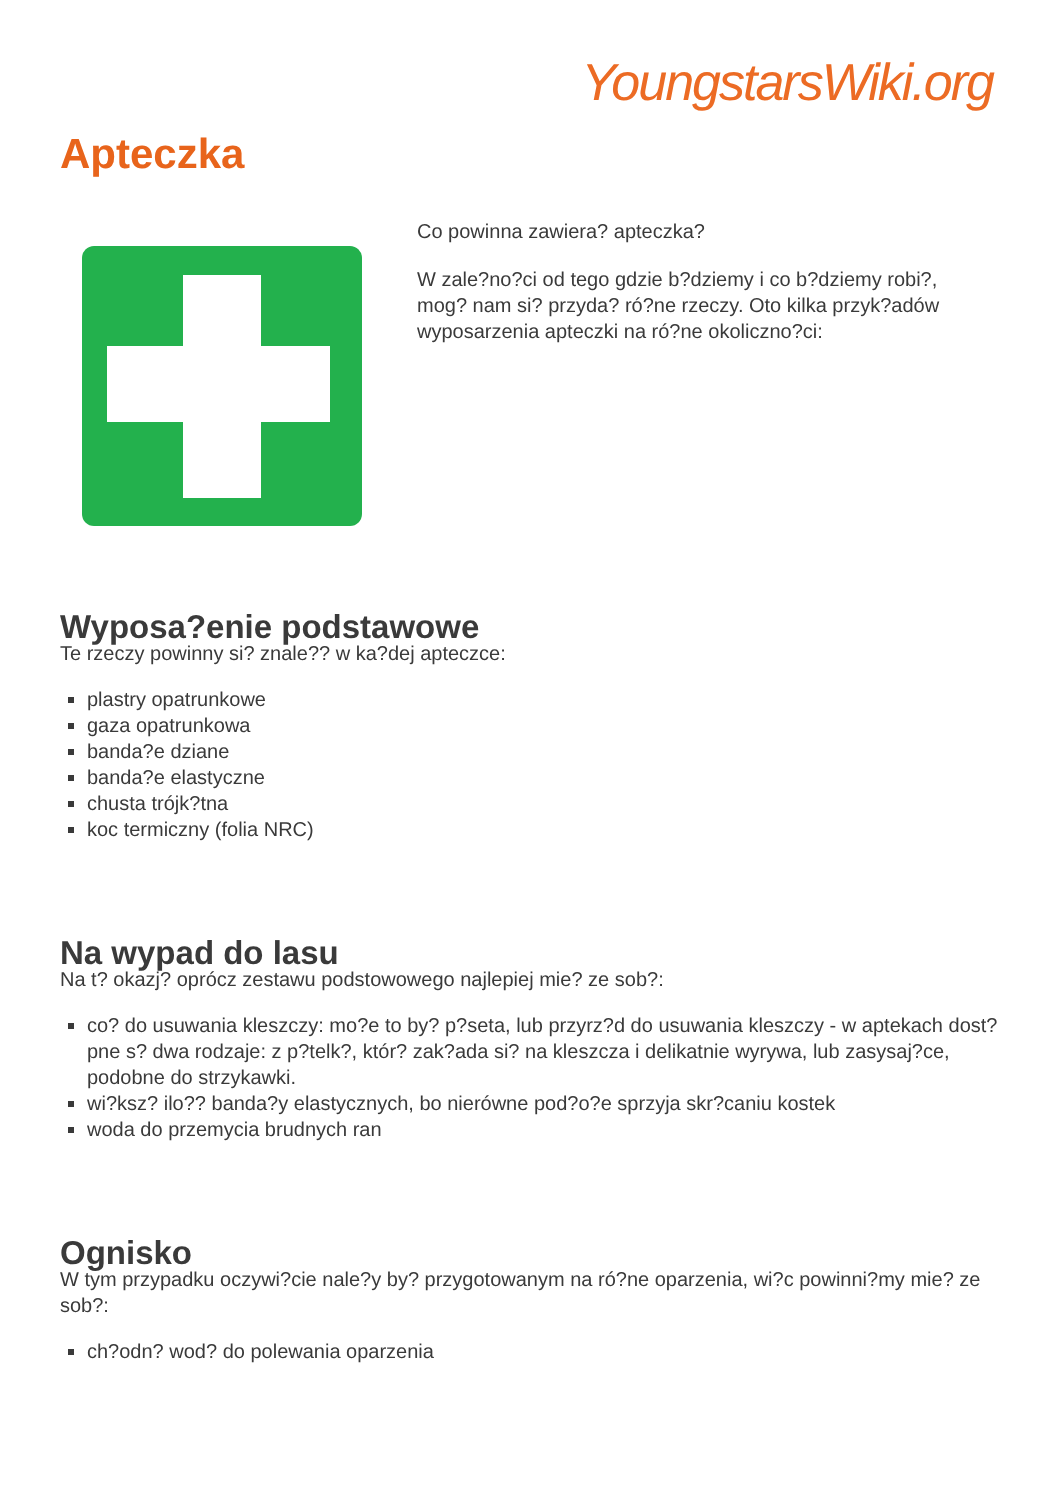YoungstarsWiki.org
Apteczka
Co powinna zawiera? apteczka?
W zale?no?ci od tego gdzie b?dziemy i co b?dziemy robi?, mog? nam si? przyda? ró?ne rzeczy. Oto kilka przyk?adów wyposarzenia apteczki na ró?ne okoliczno?ci:
Wyposa?enie podstawowe
Te rzeczy powinny si? znale?? w ka?dej apteczce:
plastry opatrunkowe
gaza opatrunkowa
banda?e dziane
banda?e elastyczne
chusta trójk?tna
koc termiczny (folia NRC)
Na wypad do lasu
Na t? okazj? oprócz zestawu podstowowego najlepiej mie? ze sob?:
co? do usuwania kleszczy: mo?e to by? p?seta, lub przyrz?d do usuwania kleszczy - w aptekach dost?pne s? dwa rodzaje: z p?telk?, któr? zak?ada si? na kleszcza i delikatnie wyrywa, lub zasysaj?ce, podobne do strzykawki.
wi?ksz? ilo?? banda?y elastycznych, bo nierówne pod?o?e sprzyja skr?caniu kostek
woda do przemycia brudnych ran
Ognisko
W tym przypadku oczywi?cie nale?y by? przygotowanym na ró?ne oparzenia, wi?c powinni?my mie? ze sob?:
ch?odn? wod? do polewania oparzenia